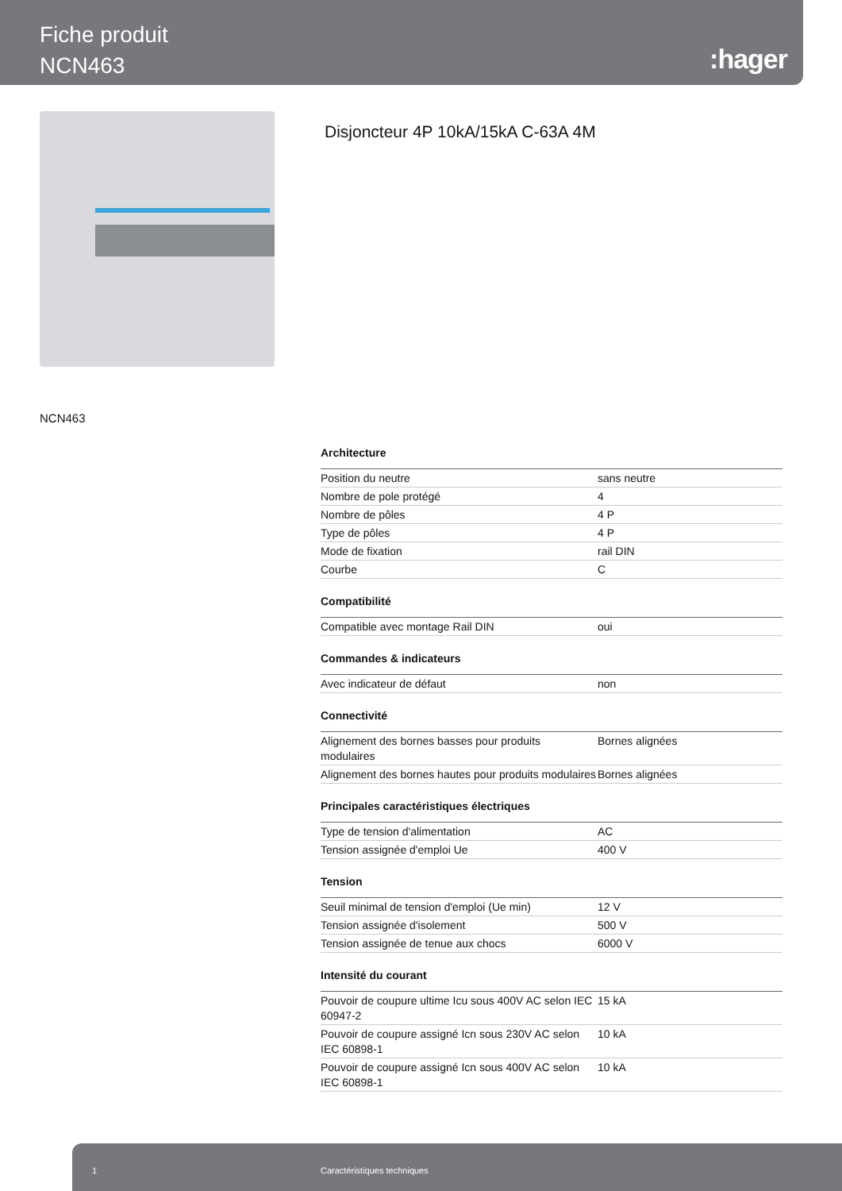Fiche produit
NCN463
:hager
Disjoncteur 4P 10kA/15kA C-63A 4M
NCN463
Architecture
| Position du neutre | sans neutre |
| Nombre de pole protégé | 4 |
| Nombre de pôles | 4 P |
| Type de pôles | 4 P |
| Mode de fixation | rail DIN |
| Courbe | C |
Compatibilité
| Compatible avec montage Rail DIN | oui |
Commandes & indicateurs
| Avec indicateur de défaut | non |
Connectivité
| Alignement des bornes basses pour produits modulaires | Bornes alignées |
| Alignement des bornes hautes pour produits modulaires | Bornes alignées |
Principales caractéristiques électriques
| Type de tension d'alimentation | AC |
| Tension assignée d'emploi Ue | 400 V |
Tension
| Seuil minimal de tension d'emploi (Ue min) | 12 V |
| Tension assignée d'isolement | 500 V |
| Tension assignée de tenue aux chocs | 6000 V |
Intensité du courant
| Pouvoir de coupure ultime Icu sous 400V AC selon IEC 60947-2 | 15 kA |
| Pouvoir de coupure assigné Icn sous 230V AC selon IEC 60898-1 | 10 kA |
| Pouvoir de coupure assigné Icn sous 400V AC selon IEC 60898-1 | 10 kA |
1 Caractéristiques techniques